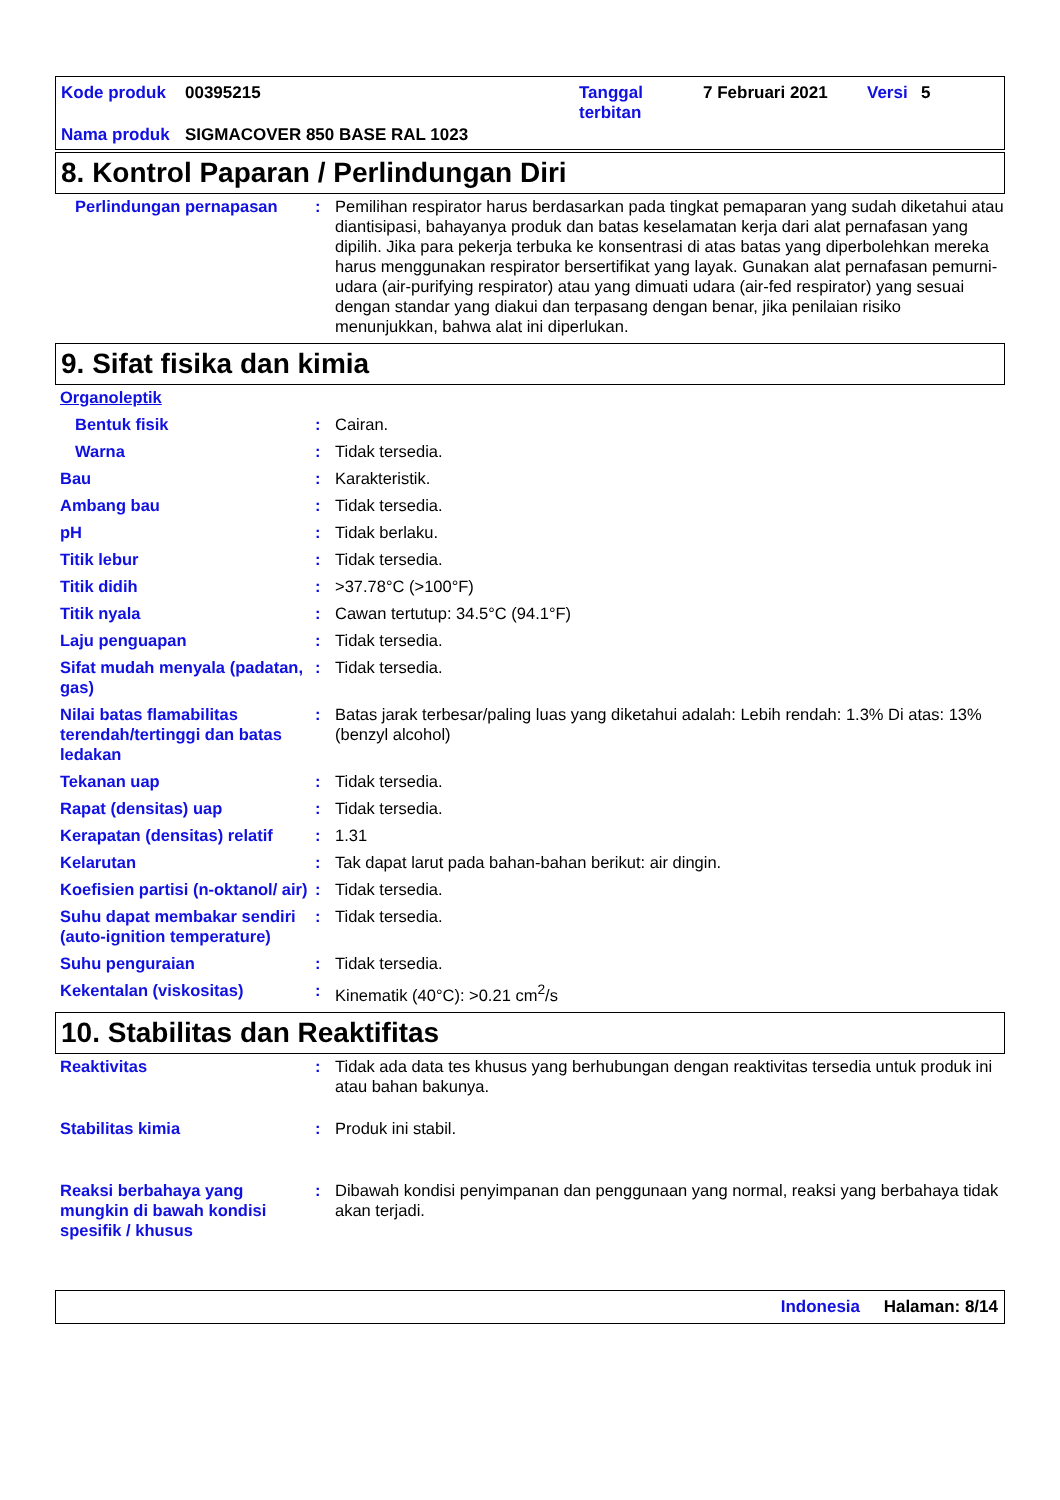| Kode produk | 00395215 | Tanggal terbitan | 7 Februari 2021 | Versi | 5 |
| Nama produk | SIGMACOVER 850 BASE RAL 1023 | | | | |
8. Kontrol Paparan / Perlindungan Diri
| Perlindungan pernapasan | : | Pemilihan respirator harus berdasarkan pada tingkat pemaparan yang sudah diketahui atau diantisipasi, bahayanya produk dan batas keselamatan kerja dari alat pernafasan yang dipilih. Jika para pekerja terbuka ke konsentrasi di atas batas yang diperbolehkan mereka harus menggunakan respirator bersertifikat yang layak. Gunakan alat pernafasan pemurni-udara (air-purifying respirator) atau yang dimuati udara (air-fed respirator) yang sesuai dengan standar yang diakui dan terpasang dengan benar, jika penilaian risiko menunjukkan, bahwa alat ini diperlukan. |
9. Sifat fisika dan kimia
| Organoleptik | | |
| Bentuk fisik | : | Cairan. |
| Warna | : | Tidak tersedia. |
| Bau | : | Karakteristik. |
| Ambang bau | : | Tidak tersedia. |
| pH | : | Tidak berlaku. |
| Titik lebur | : | Tidak tersedia. |
| Titik didih | : | >37.78°C (>100°F) |
| Titik nyala | : | Cawan tertutup: 34.5°C (94.1°F) |
| Laju penguapan | : | Tidak tersedia. |
| Sifat mudah menyala (padatan, gas) | : | Tidak tersedia. |
| Nilai batas flamabilitas terendah/tertinggi dan batas ledakan | : | Batas jarak terbesar/paling luas yang diketahui adalah: Lebih rendah: 1.3% Di atas: 13% (benzyl alcohol) |
| Tekanan uap | : | Tidak tersedia. |
| Rapat (densitas) uap | : | Tidak tersedia. |
| Kerapatan (densitas) relatif | : | 1.31 |
| Kelarutan | : | Tak dapat larut pada bahan-bahan berikut: air dingin. |
| Koefisien partisi (n-oktanol/ air) | : | Tidak tersedia. |
| Suhu dapat membakar sendiri (auto-ignition temperature) | : | Tidak tersedia. |
| Suhu penguraian | : | Tidak tersedia. |
| Kekentalan (viskositas) | : | Kinematik (40°C): >0.21 cm<sup>2</sup>/s |
10. Stabilitas dan Reaktifitas
| Reaktivitas | : | Tidak ada data tes khusus yang berhubungan dengan reaktivitas tersedia untuk produk ini atau bahan bakunya. |
| Stabilitas kimia | : | Produk ini stabil. |
| Reaksi berbahaya yang mungkin di bawah kondisi spesifik / khusus | : | Dibawah kondisi penyimpanan dan penggunaan yang normal, reaksi yang berbahaya tidak akan terjadi. |
Indonesia Halaman: 8/14